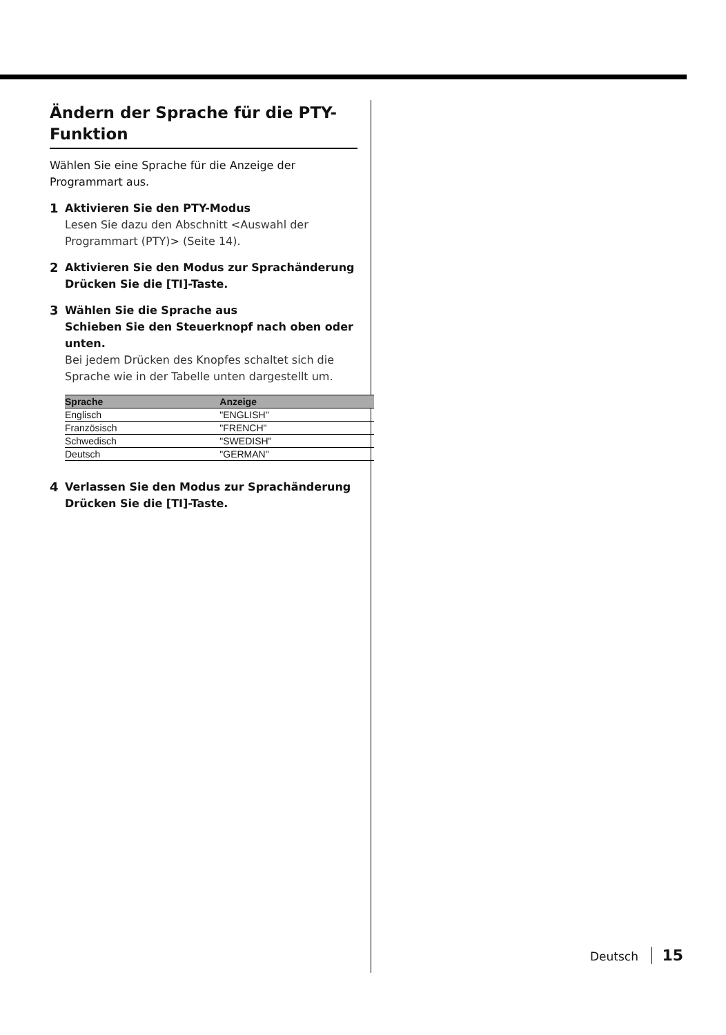Ändern der Sprache für die PTY-Funktion
Wählen Sie eine Sprache für die Anzeige der Programmart aus.
1 Aktivieren Sie den PTY-Modus
Lesen Sie dazu den Abschnitt <Auswahl der Programmart (PTY)> (Seite 14).
2 Aktivieren Sie den Modus zur Sprachänderung
Drücken Sie die [TI]-Taste.
3 Wählen Sie die Sprache aus
Schieben Sie den Steuerknopf nach oben oder unten.
Bei jedem Drücken des Knopfes schaltet sich die Sprache wie in der Tabelle unten dargestellt um.
| Sprache | Anzeige |
| --- | --- |
| Englisch | "ENGLISH" |
| Französisch | "FRENCH" |
| Schwedisch | "SWEDISH" |
| Deutsch | "GERMAN" |
4 Verlassen Sie den Modus zur Sprachänderung
Drücken Sie die [TI]-Taste.
Deutsch 15